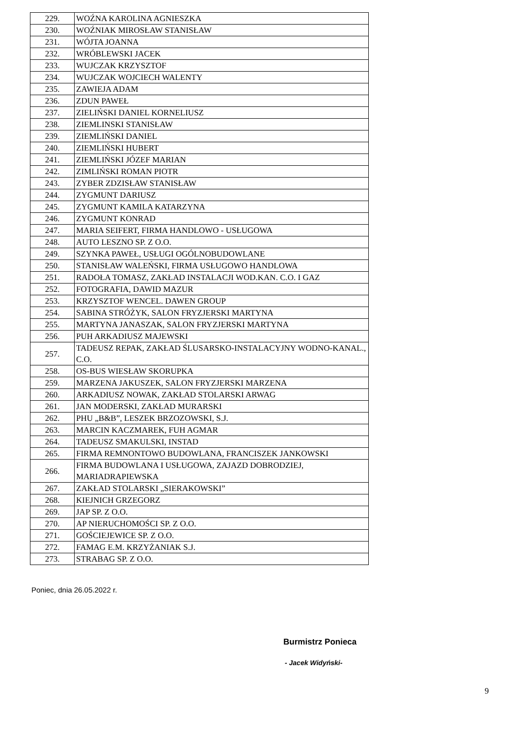| 229. | WOŹNA KAROLINA AGNIESZKA |
| 230. | WOŹNIAK MIROSŁAW STANISŁAW |
| 231. | WÓJTA JOANNA |
| 232. | WRÓBLEWSKI JACEK |
| 233. | WUJCZAK KRZYSZTOF |
| 234. | WUJCZAK WOJCIECH WALENTY |
| 235. | ZAWIEJA ADAM |
| 236. | ZDUN PAWEŁ |
| 237. | ZIELIŃSKI DANIEL KORNELIUSZ |
| 238. | ZIEMLINSKI STANISŁAW |
| 239. | ZIEMLIŃSKI DANIEL |
| 240. | ZIEMLIŃSKI HUBERT |
| 241. | ZIEMLIŃSKI JÓZEF MARIAN |
| 242. | ZIMLIŃSKI ROMAN PIOTR |
| 243. | ZYBER ZDZISŁAW STANISŁAW |
| 244. | ZYGMUNT DARIUSZ |
| 245. | ZYGMUNT KAMILA KATARZYNA |
| 246. | ZYGMUNT KONRAD |
| 247. | MARIA SEIFERT, FIRMA HANDLOWO - USŁUGOWA |
| 248. | AUTO LESZNO SP. Z O.O. |
| 249. | SZYNKA PAWEŁ, USŁUGI OGÓLNOBUDOWLANE |
| 250. | STANISŁAW WALEŃSKI, FIRMA USŁUGOWO HANDLOWA |
| 251. | RADOŁA TOMASZ, ZAKŁAD INSTALACJI WOD.KAN. C.O. I GAZ |
| 252. | FOTOGRAFIA, DAWID MAZUR |
| 253. | KRZYSZTOF WENCEL. DAWEN GROUP |
| 254. | SABINA STRÓŻYK, SALON FRYZJERSKI MARTYNA |
| 255. | MARTYNA JANASZAK, SALON FRYZJERSKI MARTYNA |
| 256. | PUH ARKADIUSZ MAJEWSKI |
| 257. | TADEUSZ REPAK, ZAKŁAD ŚLUSARSKO-INSTALACYJNY WODNO-KANAL., C.O. |
| 258. | OS-BUS WIESŁAW SKORUPKA |
| 259. | MARZENA JAKUSZEK, SALON FRYZJERSKI MARZENA |
| 260. | ARKADIUSZ NOWAK, ZAKŁAD STOLARSKI ARWAG |
| 261. | JAN MODERSKI, ZAKŁAD MURARSKI |
| 262. | PHU „B&B”, LESZEK BRZOZOWSKI, S.J. |
| 263. | MARCIN KACZMAREK, FUH AGMAR |
| 264. | TADEUSZ SMAKULSKI, INSTAD |
| 265. | FIRMA REMNONTOWO BUDOWLANA, FRANCISZEK JANKOWSKI |
| 266. | FIRMA BUDOWLANA I USŁUGOWA, ZAJAZD DOBRODZIEJ, MARIADRAPIEWSKA |
| 267. | ZAKŁAD STOLARSKI „SIERAKOWSKI” |
| 268. | KIEJNICH GRZEGORZ |
| 269. | JAP SP. Z O.O. |
| 270. | AP NIERUCHOMOŚCI SP. Z O.O. |
| 271. | GOŚCIEJEWICE SP. Z O.O. |
| 272. | FAMAG E.M. KRZYŻANIAK S.J. |
| 273. | STRABAG SP. Z O.O. |
Poniec, dnia 26.05.2022 r.
Burmistrz Ponieca
- Jacek Widyński-
9